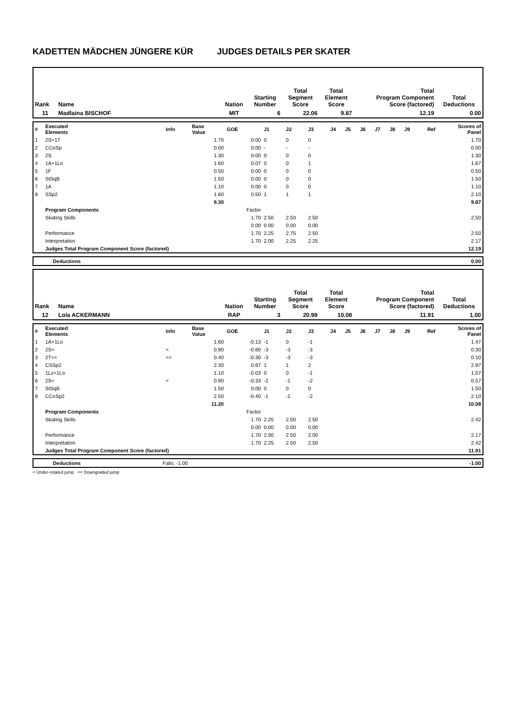KADETTEN MÄDCHEN JÜNGERE KÜR JUDGES DETAILS PER SKATER
| Rank | Name | Nation | Starting Number | Total Segment Score | Total Element Score | Total Program Component Score (factored) | Total Deductions |
| --- | --- | --- | --- | --- | --- | --- | --- |
| 11 | Madlaina BISCHOF | MIT | 6 | 22.06 | 9.87 | 12.19 | 0.00 |
| # | Executed Elements | Info | Base Value | GOE | J1 | J2 | J3 | J4 | J5 | J6 | J7 | J8 | J9 | Ref | Scores of Panel |
| 1 | 2S+1T | | 1.70 | 0.00 | 0 | 0 | 0 | | | | | | | | 1.70 |
| 2 | CCoSp | | 0.00 | 0.00 | - | - | - | | | | | | | | 0.00 |
| 3 | 2S | | 1.30 | 0.00 | 0 | 0 | 0 | | | | | | | | 1.30 |
| 4 | 1A+1Lo | | 1.60 | 0.07 | 0 | 0 | 1 | | | | | | | | 1.67 |
| 5 | 1F | | 0.50 | 0.00 | 0 | 0 | 0 | | | | | | | | 0.50 |
| 6 | StSqB | | 1.50 | 0.00 | 0 | 0 | 0 | | | | | | | | 1.50 |
| 7 | 1A | | 1.10 | 0.00 | 0 | 0 | 0 | | | | | | | | 1.10 |
| 8 | SSp2 | | 1.60 | 0.50 | 1 | 1 | 1 | | | | | | | | 2.10 |
| | | | 9.30 | | | | | | | | | | | | 9.87 |
| | Program Components | | | Factor | | | | | | | | | | | |
| | Skating Skills | | | 1.70 | 2.50 | 2.50 | 2.50 | | | | | | | | 2.50 |
| | | | | 0.00 | 0.00 | 0.00 | 0.00 | | | | | | | | |
| | Performance | | | 1.70 | 2.25 | 2.75 | 2.50 | | | | | | | | 2.50 |
| | Interpretation | | | 1.70 | 2.00 | 2.25 | 2.25 | | | | | | | | 2.17 |
| | Judges Total Program Component Score (factored) | | | | | | | | | | | | | | 12.19 |
| Deductions | 0.00 |
| Rank | Name | Nation | Starting Number | Total Segment Score | Total Element Score | Total Program Component Score (factored) | Total Deductions |
| --- | --- | --- | --- | --- | --- | --- | --- |
| 12 | Lola ACKERMANN | RAP | 3 | 20.99 | 10.08 | 11.91 | 1.00 |
| # | Executed Elements | Info | Base Value | GOE | J1 | J2 | J3 | J4 | J5 | J6 | J7 | J8 | J9 | Ref | Scores of Panel |
| 1 | 1A+1Lo | | 1.60 | -0.13 | -1 | 0 | -1 | | | | | | | | 1.47 |
| 2 | 2S< | < | 0.90 | -0.60 | -3 | -3 | -3 | | | | | | | | 0.30 |
| 3 | 2T<< | << | 0.40 | -0.30 | -3 | -3 | -3 | | | | | | | | 0.10 |
| 4 | CSSp2 | | 2.30 | 0.67 | 1 | 1 | 2 | | | | | | | | 2.97 |
| 5 | 1Lz+1Lo | | 1.10 | -0.03 | 0 | 0 | -1 | | | | | | | | 1.07 |
| 6 | 2S< | < | 0.90 | -0.33 | -2 | -1 | -2 | | | | | | | | 0.57 |
| 7 | StSqB | | 1.50 | 0.00 | 0 | 0 | 0 | | | | | | | | 1.50 |
| 8 | CCoSp2 | | 2.50 | -0.40 | -1 | -1 | -2 | | | | | | | | 2.10 |
| | | | 11.20 | | | | | | | | | | | | 10.08 |
| | Program Components | | | Factor | | | | | | | | | | | |
| | Skating Skills | | | 1.70 | 2.25 | 2.50 | 2.50 | | | | | | | | 2.42 |
| | | | | 0.00 | 0.00 | 0.00 | 0.00 | | | | | | | | |
| | Performance | | | 1.70 | 2.00 | 2.50 | 2.00 | | | | | | | | 2.17 |
| | Interpretation | | | 1.70 | 2.25 | 2.50 | 2.50 | | | | | | | | 2.42 |
| | Judges Total Program Component Score (factored) | | | | | | | | | | | | | | 11.91 |
| Deductions | Falls: -1.00 | -1.00 |
< Under-rotated jump << Downgraded jump